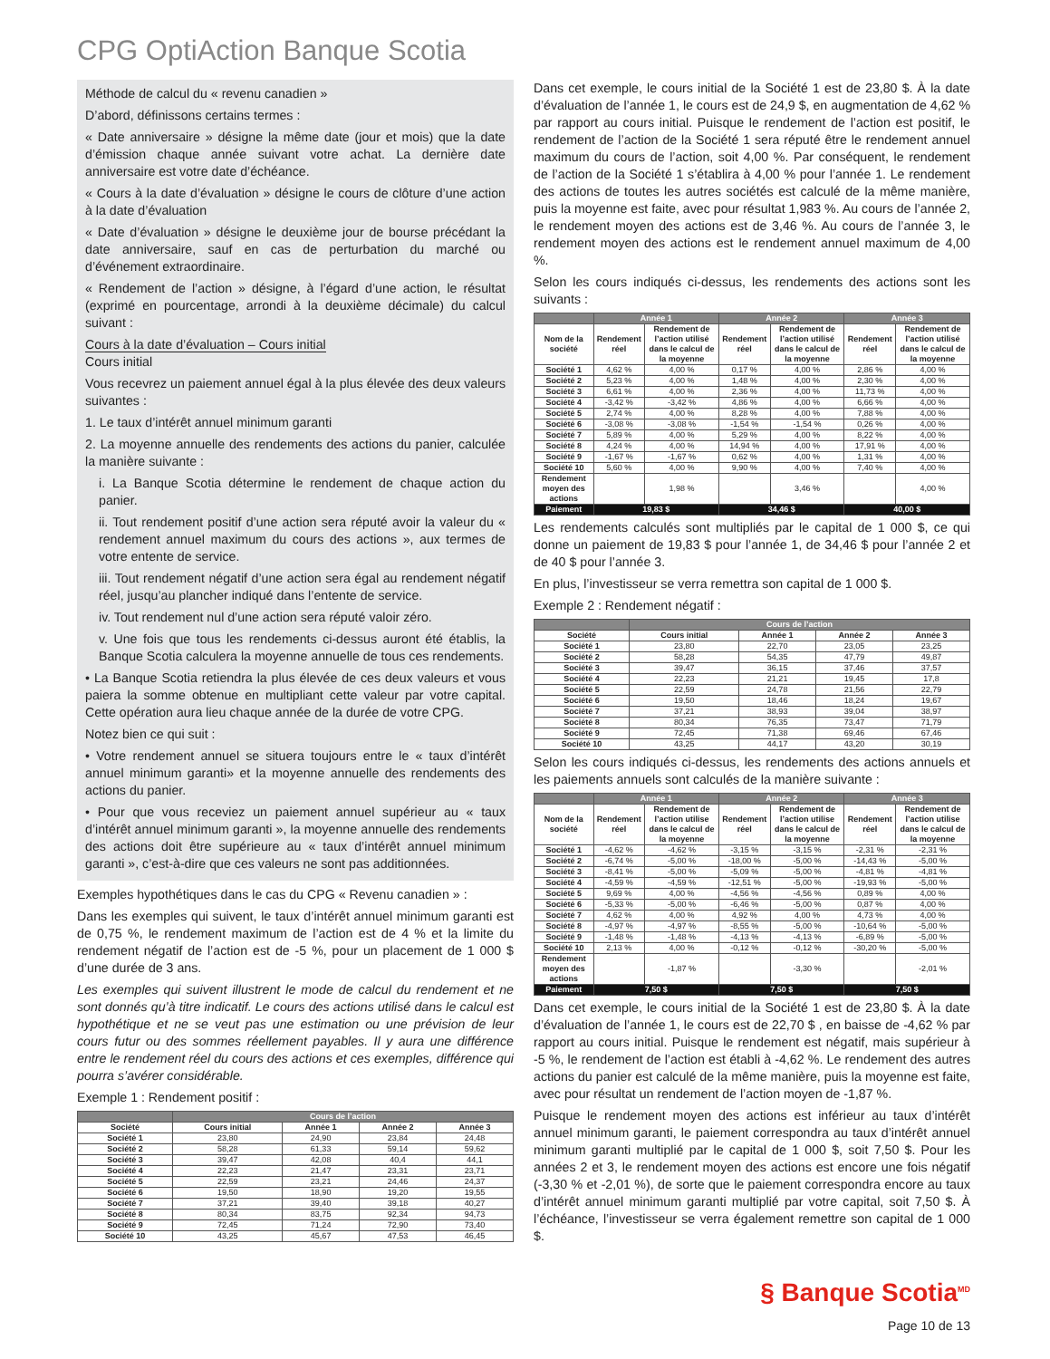CPG OptiAction Banque Scotia
Méthode de calcul du « revenu canadien »
D’abord, définissons certains termes :
« Date anniversaire » désigne la même date (jour et mois) que la date d’émission chaque année suivant votre achat. La dernière date anniversaire est votre date d’échéance.
« Cours à la date d’évaluation » désigne le cours de clôture d’une action à la date d’évaluation
« Date d’évaluation » désigne le deuxième jour de bourse précédant la date anniversaire, sauf en cas de perturbation du marché ou d’événement extraordinaire.
« Rendement de l’action » désigne, à l’égard d’une action, le résultat (exprimé en pourcentage, arrondi à la deuxième décimale) du calcul suivant :
Cours à la date d’évaluation – Cours initial
Cours initial
Vous recevrez un paiement annuel égal à la plus élevée des deux valeurs suivantes :
1. Le taux d’intérêt annuel minimum garanti
2. La moyenne annuelle des rendements des actions du panier, calculée la manière suivante :
i. La Banque Scotia détermine le rendement de chaque action du panier.
ii. Tout rendement positif d’une action sera réputé avoir la valeur du « rendement annuel maximum du cours des actions », aux termes de votre entente de service.
iii. Tout rendement négatif d’une action sera égal au rendement négatif réel, jusqu’au plancher indiqué dans l’entente de service.
iv. Tout rendement nul d’une action sera réputé valoir zéro.
v. Une fois que tous les rendements ci-dessus auront été établis, la Banque Scotia calculera la moyenne annuelle de tous ces rendements.
• La Banque Scotia retiendra la plus élevée de ces deux valeurs et vous paiera la somme obtenue en multipliant cette valeur par votre capital. Cette opération aura lieu chaque année de la durée de votre CPG.
Notez bien ce qui suit :
• Votre rendement annuel se situera toujours entre le « taux d’intérêt annuel minimum garanti» et la moyenne annuelle des rendements des actions du panier.
• Pour que vous receviez un paiement annuel supérieur au « taux d’intérêt annuel minimum garanti », la moyenne annuelle des rendements des actions doit être supérieure au « taux d’intérêt annuel minimum garanti », c’est-à-dire que ces valeurs ne sont pas additionnées.
Exemples hypothétiques dans le cas du CPG « Revenu canadien » :
Dans les exemples qui suivent, le taux d’intérêt annuel minimum garanti est de 0,75 %, le rendement maximum de l’action est de 4 % et la limite du rendement négatif de l’action est de -5 %, pour un placement de 1 000 $ d’une durée de 3 ans.
Les exemples qui suivent illustrent le mode de calcul du rendement et ne sont donnés qu’à titre indicatif. Le cours des actions utilisé dans le calcul est hypothétique et ne se veut pas une estimation ou une prévision de leur cours futur ou des sommes réellement payables. Il y aura une différence entre le rendement réel du cours des actions et ces exemples, différence qui pourra s’avérer considérable.
Exemple 1 : Rendement positif :
| | Cours de l’action | | | |
| --- | --- | --- | --- | --- |
| Société | Cours initial | Année 1 | Année 2 | Année 3 |
| Société 1 | 23,80 | 24,90 | 23,84 | 24,48 |
| Société 2 | 58,28 | 61,33 | 59,14 | 59,62 |
| Société 3 | 39,47 | 42,08 | 40,4 | 44,1 |
| Société 4 | 22,23 | 21,47 | 23,31 | 23,71 |
| Société 5 | 22,59 | 23,21 | 24,46 | 24,37 |
| Société 6 | 19,50 | 18,90 | 19,20 | 19,55 |
| Société 7 | 37,21 | 39,40 | 39,18 | 40,27 |
| Société 8 | 80,34 | 83,75 | 92,34 | 94,73 |
| Société 9 | 72,45 | 71,24 | 72,90 | 73,40 |
| Société 10 | 43,25 | 45,67 | 47,53 | 46,45 |
Dans cet exemple, le cours initial de la Société 1 est de 23,80 $. À la date d’évaluation de l’année 1, le cours est de 24,9 $, en augmentation de 4,62 % par rapport au cours initial. Puisque le rendement de l’action est positif, le rendement de l’action de la Société 1 sera réputé être le rendement annuel maximum du cours de l’action, soit 4,00 %. Par conséquent, le rendement de l’action de la Société 1 s’établira à 4,00 % pour l’année 1. Le rendement des actions de toutes les autres sociétés est calculé de la même manière, puis la moyenne est faite, avec pour résultat 1,983 %. Au cours de l’année 2, le rendement moyen des actions est de 3,46 %. Au cours de l’année 3, le rendement moyen des actions est le rendement annuel maximum de 4,00 %.
Selon les cours indiqués ci-dessus, les rendements des actions sont les suivants :
| | Année 1 | | Année 2 | | Année 3 | |
| --- | --- | --- | --- | --- | --- | --- |
| Nom de la société | Rendement réel | Rendement de l’action utilisé dans le calcul de la moyenne | Rendement réel | Rendement de l’action utilisé dans le calcul de la moyenne | Rendement réel | Rendement de l’action utilisé dans le calcul de la moyenne |
| Société 1 | 4,62 % | 4,00 % | 0,17 % | 4,00 % | 2,86 % | 4,00 % |
| Société 2 | 5,23 % | 4,00 % | 1,48 % | 4,00 % | 2,30 % | 4,00 % |
| Société 3 | 6,61 % | 4,00 % | 2,36 % | 4,00 % | 11,73 % | 4,00 % |
| Société 4 | -3,42 % | -3,42 % | 4,86 % | 4,00 % | 6,66 % | 4,00 % |
| Société 5 | 2,74 % | 4,00 % | 8,28 % | 4,00 % | 7,88 % | 4,00 % |
| Société 6 | -3,08 % | -3,08 % | -1,54 % | -1,54 % | 0,26 % | 4,00 % |
| Société 7 | 5,89 % | 4,00 % | 5,29 % | 4,00 % | 8,22 % | 4,00 % |
| Société 8 | 4,24 % | 4,00 % | 14,94 % | 4,00 % | 17,91 % | 4,00 % |
| Société 9 | -1,67 % | -1,67 % | 0,62 % | 4,00 % | 1,31 % | 4,00 % |
| Société 10 | 5,60 % | 4,00 % | 9,90 % | 4,00 % | 7,40 % | 4,00 % |
| Rendement moyen des actions | | 1,98 % | | 3,46 % | | 4,00 % |
| Paiement | 19,83 $ | | 34,46 $ | | 40,00 $ | |
Les rendements calculés sont multipliés par le capital de 1 000 $, ce qui donne un paiement de 19,83 $ pour l’année 1, de 34,46 $ pour l’année 2 et de 40 $ pour l’année 3.
En plus, l’investisseur se verra remettra son capital de 1 000 $.
Exemple 2 : Rendement négatif :
| | Cours de l’action | | | |
| --- | --- | --- | --- | --- |
| Société | Cours initial | Année 1 | Année 2 | Année 3 |
| Société 1 | 23,80 | 22,70 | 23,05 | 23,25 |
| Société 2 | 58,28 | 54,35 | 47,79 | 49,87 |
| Société 3 | 39,47 | 36,15 | 37,46 | 37,57 |
| Société 4 | 22,23 | 21,21 | 19,45 | 17,8 |
| Société 5 | 22,59 | 24,78 | 21,56 | 22,79 |
| Société 6 | 19,50 | 18,46 | 18,24 | 19,67 |
| Société 7 | 37,21 | 38,93 | 39,04 | 38,97 |
| Société 8 | 80,34 | 76,35 | 73,47 | 71,79 |
| Société 9 | 72,45 | 71,38 | 69,46 | 67,46 |
| Société 10 | 43,25 | 44,17 | 43,20 | 30,19 |
Selon les cours indiqués ci-dessus, les rendements des actions annuels et les paiements annuels sont calculés de la manière suivante :
| | Année 1 | | Année 2 | | Année 3 | |
| --- | --- | --- | --- | --- | --- | --- |
| Nom de la société | Rendement réel | Rendement de l’action utilise dans le calcul de la moyenne | Rendement réel | Rendement de l’action utilise dans le calcul de la moyenne | Rendement réel | Rendement de l’action utilise dans le calcul de la moyenne |
| Société 1 | -4,62 % | -4,62 % | -3,15 % | -3,15 % | -2,31 % | -2,31 % |
| Société 2 | -6,74 % | -5,00 % | -18,00 % | -5,00 % | -14,43 % | -5,00 % |
| Société 3 | -8,41 % | -5,00 % | -5,09 % | -5,00 % | -4,81 % | -4,81 % |
| Société 4 | -4,59 % | -4,59 % | -12,51 % | -5,00 % | -19,93 % | -5,00 % |
| Société 5 | 9,69 % | 4,00 % | -4,56 % | -4,56 % | 0,89 % | 4,00 % |
| Société 6 | -5,33 % | -5,00 % | -6,46 % | -5,00 % | 0,87 % | 4,00 % |
| Société 7 | 4,62 % | 4,00 % | 4,92 % | 4,00 % | 4,73 % | 4,00 % |
| Société 8 | -4,97 % | -4,97 % | -8,55 % | -5,00 % | -10,64 % | -5,00 % |
| Société 9 | -1,48 % | -1,48 % | -4,13 % | -4,13 % | -6,89 % | -5,00 % |
| Société 10 | 2,13 % | 4,00 % | -0,12 % | -0,12 % | -30,20 % | -5,00 % |
| Rendement moyen des actions | | -1,87 % | | -3,30 % | | -2,01 % |
| Paiement | 7,50 $ | | 7,50 $ | | 7,50 $ | |
Dans cet exemple, le cours initial de la Société 1 est de 23,80 $. À la date d’évaluation de l’année 1, le cours est de 22,70 $ , en baisse de -4,62 % par rapport au cours initial. Puisque le rendement est négatif, mais supérieur à -5 %, le rendement de l’action est établi à -4,62 %. Le rendement des autres actions du panier est calculé de la même manière, puis la moyenne est faite, avec pour résultat un rendement de l’action moyen de -1,87 %.
Puisque le rendement moyen des actions est inférieur au taux d’intérêt annuel minimum garanti, le paiement correspondra au taux d’intérêt annuel minimum garanti multiplié par le capital de 1 000 $, soit 7,50 $. Pour les années 2 et 3, le rendement moyen des actions est encore une fois négatif (-3,30 % et -2,01 %), de sorte que le paiement correspondra encore au taux d’intérêt annuel minimum garanti multiplié par votre capital, soit 7,50 $. À l’échéance, l’investisseur se verra également remettre son capital de 1 000 $.
§ Banque Scotia<sup>MD</sup>
Page 10 de 13